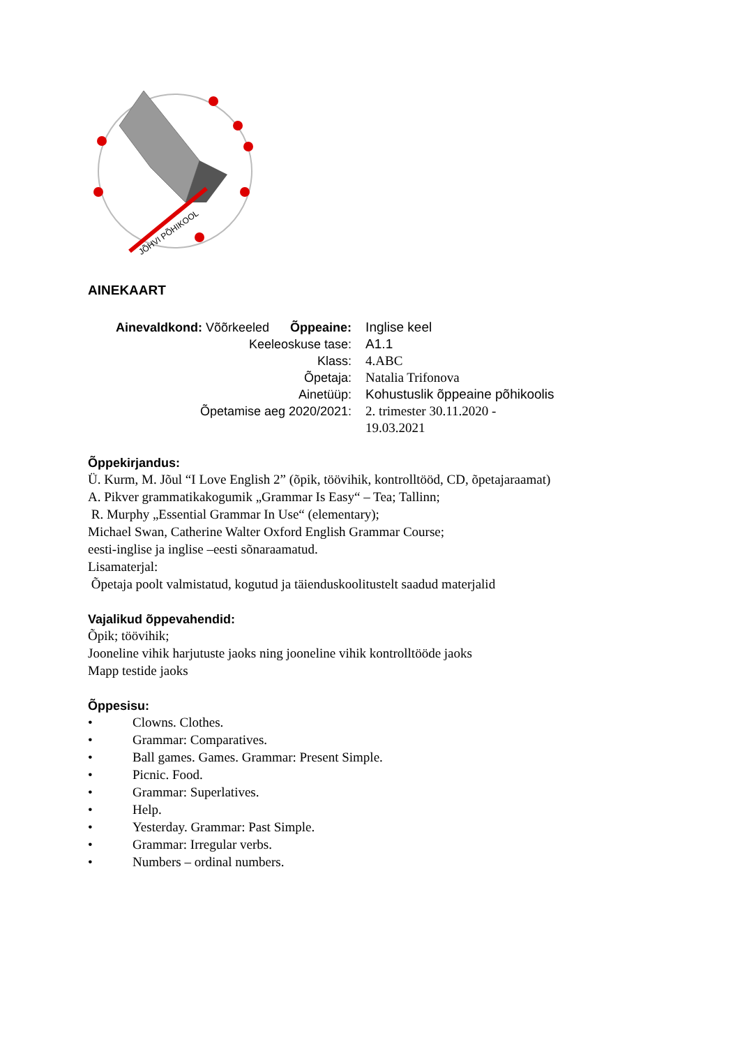JÕHVI PÕHIKOOL
AINEKAART
| Ainevaldkond: Võõrkeeled Õppeaine: | Inglise keel |
| Keeleoskuse tase: | A1.1 |
| Klass: | 4.ABC |
| Õpetaja: | Natalia Trifonova |
| Ainetüüp: | Kohustuslik õppeaine põhikoolis |
| Õpetamise aeg 2020/2021: | 2. trimester 30.11.2020 - 19.03.2021 |
Õppekirjandus:
Ü. Kurm, M. Jõul “I Love English 2” (õpik, töövihik, kontrolltööd, CD, õpetajaraamat)
A. Pikver grammatikakogumik „Grammar Is Easy“ – Tea; Tallinn;
R. Murphy „Essential Grammar In Use“ (elementary);
Michael Swan, Catherine Walter Oxford English Grammar Course;
eesti-inglise ja inglise –eesti sõnaraamatud.
Lisamaterjal:
Õpetaja poolt valmistatud, kogutud ja täienduskoolitustelt saadud materjalid
Vajalikud õppevahendid:
Õpik; töövihik;
Jooneline vihik harjutuste jaoks ning jooneline vihik kontrolltööde jaoks
Mapp testide jaoks
Õppesisu:
• Clowns. Clothes.
• Grammar: Comparatives.
• Ball games. Games. Grammar: Present Simple.
• Picnic. Food.
• Grammar: Superlatives.
• Help.
• Yesterday. Grammar: Past Simple.
• Grammar: Irregular verbs.
• Numbers – ordinal numbers.